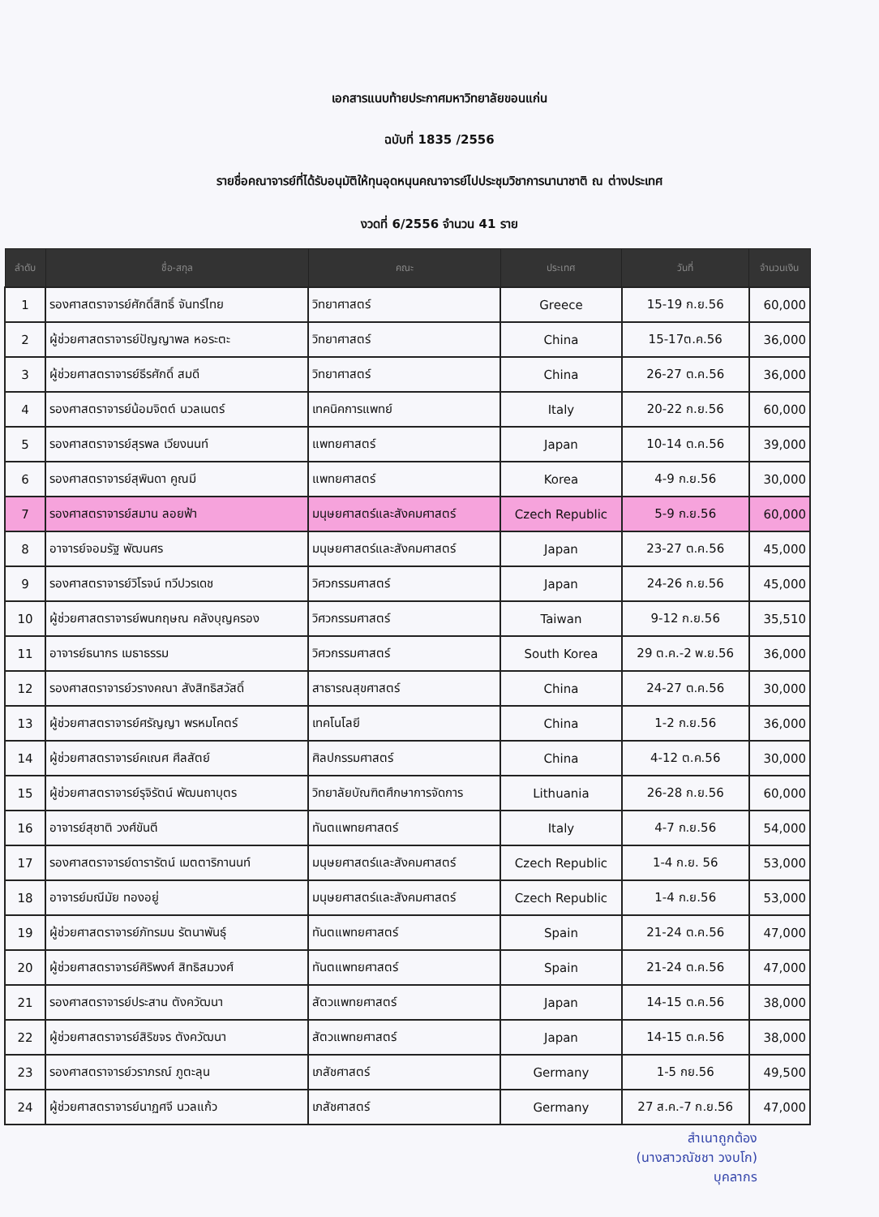เอกสารแนบท้ายประกาศมหาวิทยาลัยขอนแก่น
ฉบับที่ 1835 /2556
รายชื่อคณาจารย์ที่ได้รับอนุมัติให้ทุนอุดหนุนคณาจารย์ไปประชุมวิชาการนานาชาติ ณ ต่างประเทศ
งวดที่ 6/2556 จำนวน 41 ราย
| ลำดับ | ชื่อ-สกุล | คณะ | ประเทศ | วันที่ | จำนวนเงิน |
| --- | --- | --- | --- | --- | --- |
| 1 | รองศาสตราจารย์ศักดิ์สิทธิ์ จันทร์ไทย | วิทยาศาสตร์ | Greece | 15-19 ก.ย.56 | 60,000 |
| 2 | ผู้ช่วยศาสตราจารย์ปัญญาพล หอระตะ | วิทยาศาสตร์ | China | 15-17ต.ค.56 | 36,000 |
| 3 | ผู้ช่วยศาสตราจารย์ธีรศักดิ์ สมดี | วิทยาศาสตร์ | China | 26-27 ต.ค.56 | 36,000 |
| 4 | รองศาสตราจารย์น้อมจิตต์ นวลเนตร์ | เทคนิคการแพทย์ | Italy | 20-22 ก.ย.56 | 60,000 |
| 5 | รองศาสตราจารย์สุรพล เวียงนนท์ | แพทยศาสตร์ | Japan | 10-14 ต.ค.56 | 39,000 |
| 6 | รองศาสตราจารย์สุพินดา คูณมี | แพทยศาสตร์ | Korea | 4-9 ก.ย.56 | 30,000 |
| 7 | รองศาสตราจารย์สมาน ลอยฟ้า | มนุษยศาสตร์และสังคมศาสตร์ | Czech Republic | 5-9 ก.ย.56 | 60,000 |
| 8 | อาจารย์จอมรัฐ พัฒนศร | มนุษยศาสตร์และสังคมศาสตร์ | Japan | 23-27 ต.ค.56 | 45,000 |
| 9 | รองศาสตราจารย์วิโรจน์ ทวีปวรเดช | วิศวกรรมศาสตร์ | Japan | 24-26 ก.ย.56 | 45,000 |
| 10 | ผู้ช่วยศาสตราจารย์พนกฤษณ คลังบุญครอง | วิศวกรรมศาสตร์ | Taiwan | 9-12 ก.ย.56 | 35,510 |
| 11 | อาจารย์ธนากร เมธาธรรม | วิศวกรรมศาสตร์ | South Korea | 29 ต.ค.-2 พ.ย.56 | 36,000 |
| 12 | รองศาสตราจารย์วรางคณา สังสิทธิสวัสดิ์ | สาธารณสุขศาสตร์ | China | 24-27 ต.ค.56 | 30,000 |
| 13 | ผู้ช่วยศาสตราจารย์ศรัญญา พรหมโคตร์ | เทคโนโลยี | China | 1-2 ก.ย.56 | 36,000 |
| 14 | ผู้ช่วยศาสตราจารย์คเณศ ศีลสัตย์ | ศิลปกรรมศาสตร์ | China | 4-12 ต.ค.56 | 30,000 |
| 15 | ผู้ช่วยศาสตราจารย์รุจิรัตน์ พัฒนถาบุตร | วิทยาลัยบัณฑิตศึกษาการจัดการ | Lithuania | 26-28 ก.ย.56 | 60,000 |
| 16 | อาจารย์สุชาติ วงศ์ขันตี | ทันตแพทยศาสตร์ | Italy | 4-7 ก.ย.56 | 54,000 |
| 17 | รองศาสตราจารย์ดารารัตน์ เมตตาริกานนท์ | มนุษยศาสตร์และสังคมศาสตร์ | Czech Republic | 1-4 ก.ย. 56 | 53,000 |
| 18 | อาจารย์มณีมัย ทองอยู่ | มนุษยศาสตร์และสังคมศาสตร์ | Czech Republic | 1-4 ก.ย.56 | 53,000 |
| 19 | ผู้ช่วยศาสตราจารย์ภัทรมน รัตนาพันธุ์ | ทันตแพทยศาสตร์ | Spain | 21-24 ต.ค.56 | 47,000 |
| 20 | ผู้ช่วยศาสตราจารย์ศิริพงศ์ สิทธิสมวงศ์ | ทันตแพทยศาสตร์ | Spain | 21-24 ต.ค.56 | 47,000 |
| 21 | รองศาสตราจารย์ประสาน ตังควัฒนา | สัตวแพทยศาสตร์ | Japan | 14-15 ต.ค.56 | 38,000 |
| 22 | ผู้ช่วยศาสตราจารย์สิริขจร ตังควัฒนา | สัตวแพทยศาสตร์ | Japan | 14-15 ต.ค.56 | 38,000 |
| 23 | รองศาสตราจารย์วราภรณ์ ภูตะลุน | เภสัชศาสตร์ | Germany | 1-5 กย.56 | 49,500 |
| 24 | ผู้ช่วยศาสตราจารย์นาฏศจี นวลแก้ว | เภสัชศาสตร์ | Germany | 27 ส.ค.-7 ก.ย.56 | 47,000 |
สำเนาถูกต้อง
(นางสาวณัชชา วงบโก)
บุคลากร